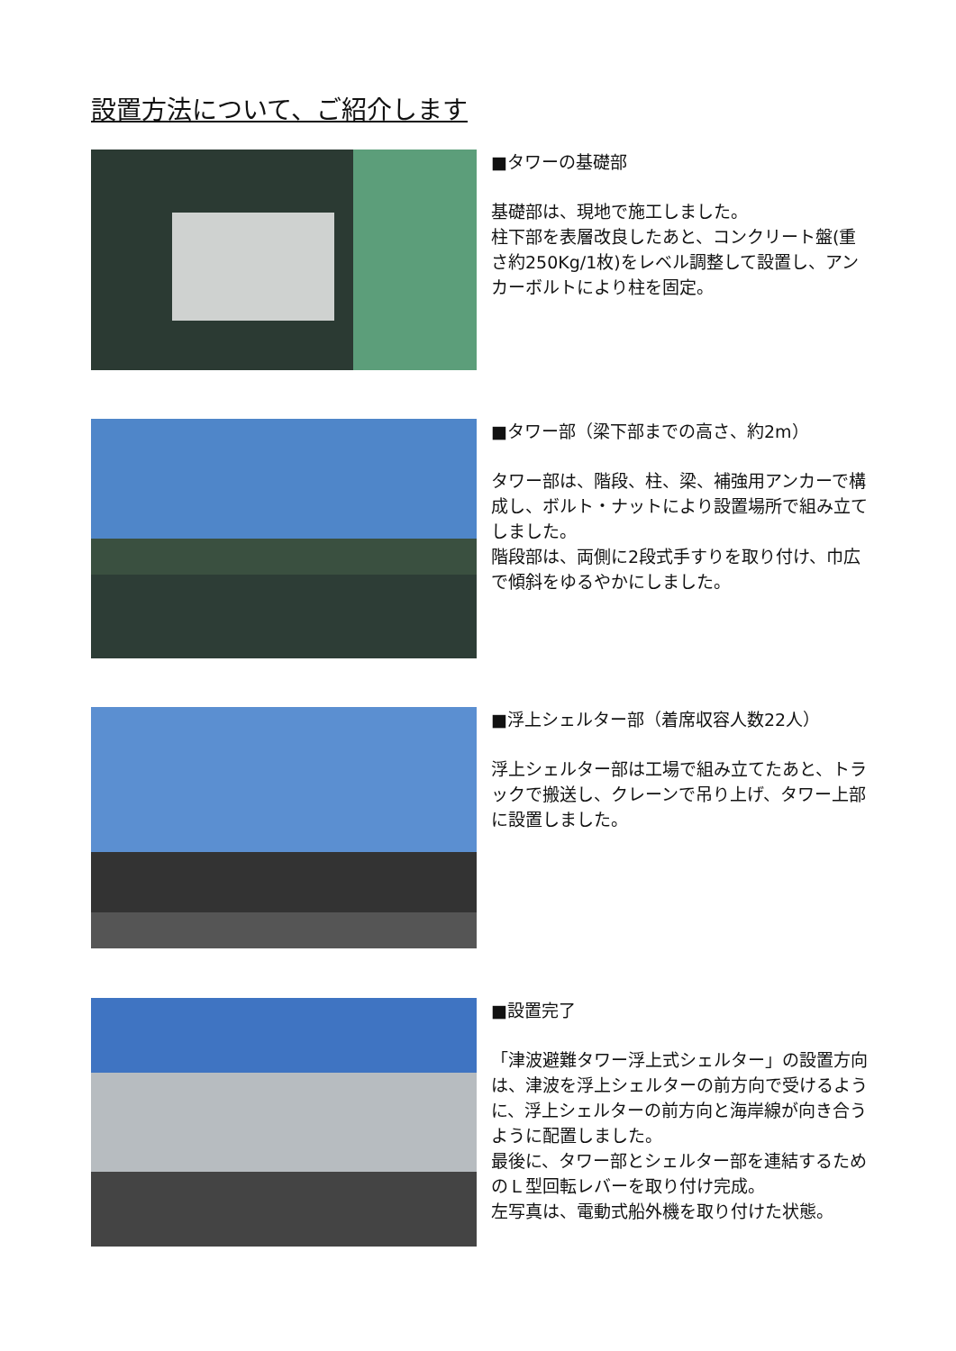設置方法について、ご紹介します
■タワーの基礎部
基礎部は、現地で施工しました。
柱下部を表層改良したあと、コンクリート盤(重さ約250Kg/1枚)をレベル調整して設置し、アンカーボルトにより柱を固定。
■タワー部（梁下部までの高さ、約2m）
タワー部は、階段、柱、梁、補強用アンカーで構成し、ボルト・ナットにより設置場所で組み立てしました。
階段部は、両側に2段式手すりを取り付け、巾広で傾斜をゆるやかにしました。
■浮上シェルター部（着席収容人数22人）
浮上シェルター部は工場で組み立てたあと、トラックで搬送し、クレーンで吊り上げ、タワー上部に設置しました。
■設置完了
「津波避難タワー浮上式シェルター」の設置方向は、津波を浮上シェルターの前方向で受けるように、浮上シェルターの前方向と海岸線が向き合うように配置しました。
最後に、タワー部とシェルター部を連結するためのＬ型回転レバーを取り付け完成。
左写真は、電動式船外機を取り付けた状態。